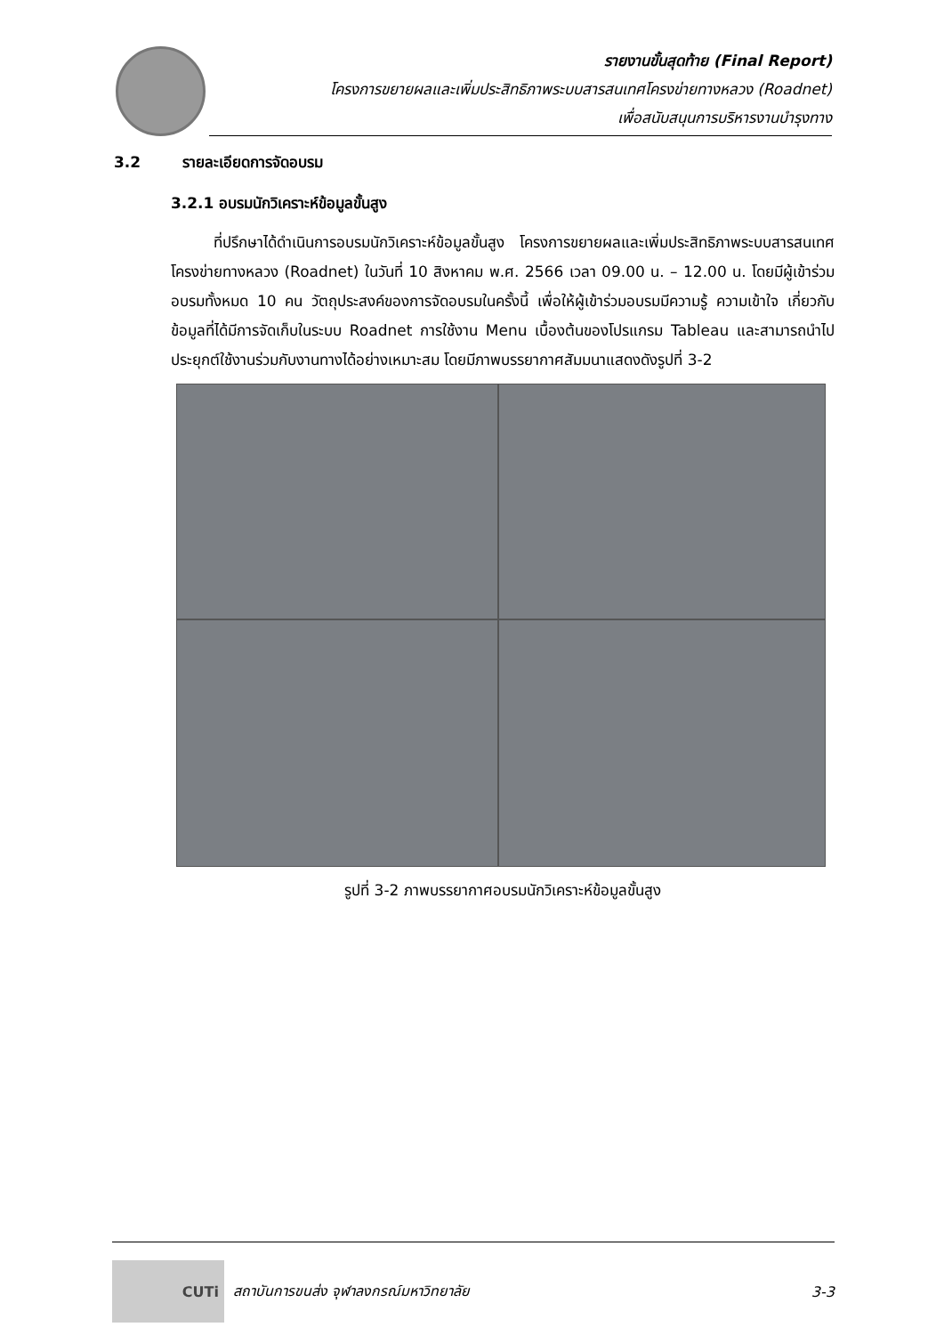รายงานขั้นสุดท้าย (Final Report)
โครงการขยายผลและเพิ่มประสิทธิภาพระบบสารสนเทศโครงข่ายทางหลวง (Roadnet)
เพื่อสนับสนุนการบริหารงานบำรุงทาง
3.2 รายละเอียดการจัดอบรม
3.2.1 อบรมนักวิเคราะห์ข้อมูลขั้นสูง
ที่ปรึกษาได้ดำเนินการอบรมนักวิเคราะห์ข้อมูลขั้นสูง โครงการขยายผลและเพิ่มประสิทธิภาพระบบสารสนเทศโครงข่ายทางหลวง (Roadnet) ในวันที่ 10 สิงหาคม พ.ศ. 2566 เวลา 09.00 น. – 12.00 น. โดยมีผู้เข้าร่วมอบรมทั้งหมด 10 คน วัตถุประสงค์ของการจัดอบรมในครั้งนี้ เพื่อให้ผู้เข้าร่วมอบรมมีความรู้ ความเข้าใจ เกี่ยวกับข้อมูลที่ได้มีการจัดเก็บในระบบ Roadnet การใช้งาน Menu เบื้องต้นของโปรแกรม Tableau และสามารถนำไปประยุกต์ใช้งานร่วมกับงานทางได้อย่างเหมาะสม โดยมีภาพบรรยากาศสัมมนาแสดงดังรูปที่ 3-2
รูปที่ 3-2 ภาพบรรยากาศอบรมนักวิเคราะห์ข้อมูลขั้นสูง
CUTi
สถาบันการขนส่ง จุฬาลงกรณ์มหาวิทยาลัย 3-3